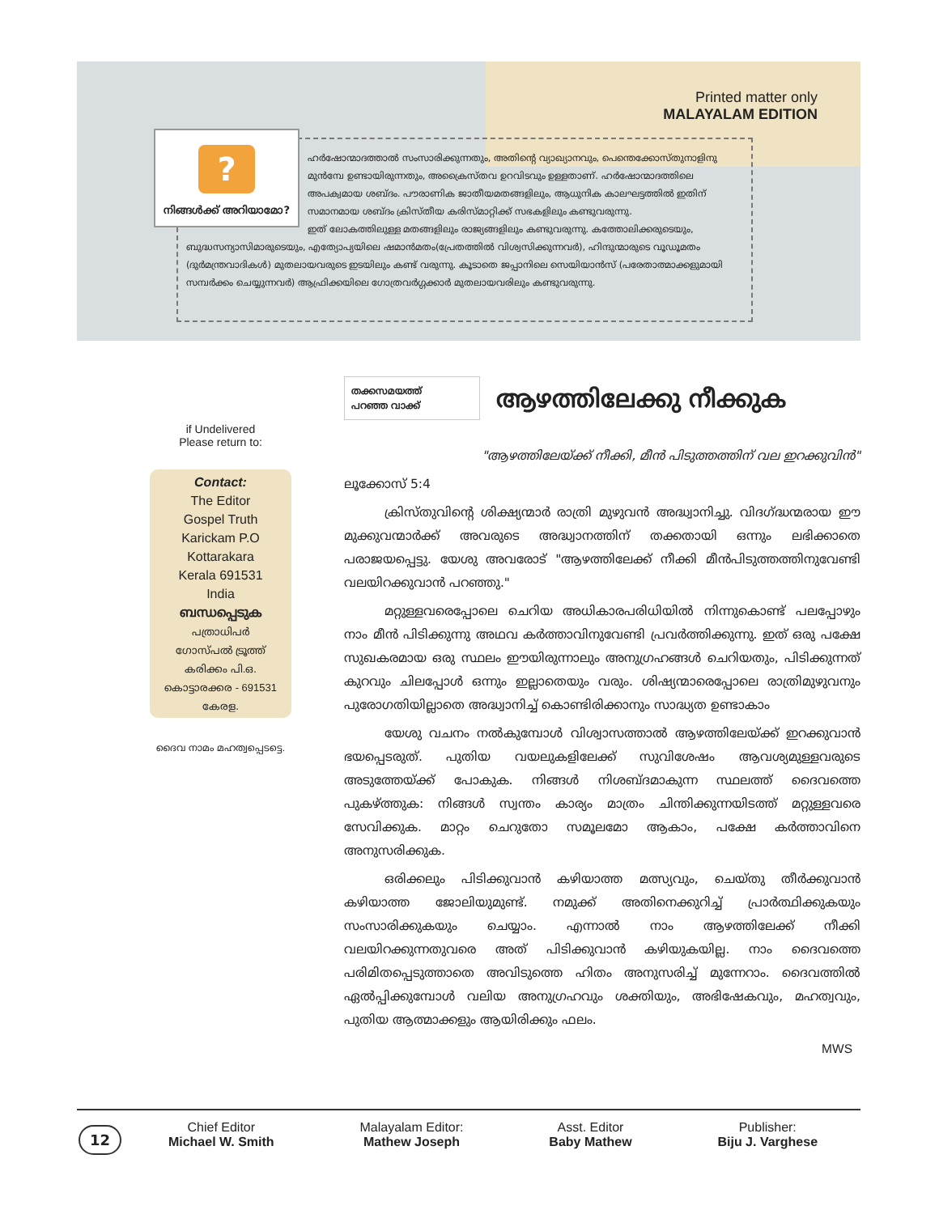Printed matter only
MALAYALAM EDITION
?
നിങ്ങൾക്ക് അറിയാമോ?
ഹർഷോന്മാദത്താൽ സംസാരിക്കുന്നതും, അതിന്റെ വ്യാഖ്യാനവും, പെന്തെക്കോസ്തുനാളിനു മുൻമ്പേ ഉണ്ടായിരുന്നതും, അക്രൈസ്തവ ഉറവിടവും ഉള്ളതാണ്. ഹർഷോന്മാദത്തിലെ അപക്വമായ ശബ്ദം. പൗരാണിക ജാതീയമതങ്ങളിലും, ആധുനിക കാലഘട്ടത്തിൽ ഇതിന് സമാനമായ ശബ്ദം ക്രിസ്തീയ കരിസ്മാറ്റിക്ക് സഭകളിലും കണ്ടുവരുന്നു.
ഇത് ലോകത്തിലുള്ള മതങ്ങളിലും രാജ്യങ്ങളിലും കണ്ടുവരുന്നു. കത്തോലിക്കരുടെയും, ബുദ്ധസന്യാസിമാരുടെയും, എത്യോപ്യയിലെ ഷമാൻമതം(പ്രേതത്തിൽ വിശ്വസിക്കുന്നവർ), ഹിന്ദുന്മാരുടെ വൂഡൂമതം (ദുർമന്ത്രവാദികൾ) മുതലായവരുടെ ഇടയിലും കണ്ട് വരുന്നു. കൂടാതെ ജപ്പാനിലെ സെയിയാൻസ് (പരേതാത്മാക്കളുമായി സമ്പർക്കം ചെയ്യുന്നവർ) ആഫ്രിക്കയിലെ ഗോത്രവർഗ്ഗക്കാർ മുതലായവരിലും കണ്ടുവരുന്നു.
if Undelivered
Please return to:
Contact:
The Editor
Gospel Truth
Karickam P.O
Kottarakara
Kerala 691531
India
ബന്ധപ്പെടുക
പത്രാധിപർ
ഗോസ്പൽ ട്രൂത്ത്
കരിക്കം പി.ഒ.
കൊട്ടാരക്കര - 691531
കേരള.
ദൈവ നാമം മഹത്വപ്പെടട്ടെ.
തക്കസമയത്ത്
പറഞ്ഞ വാക്ക് ആഴത്തിലേക്കു നീക്കുക
"ആഴത്തിലേയ്ക്ക് നീക്കി, മീൻ പിടുത്തത്തിന് വല ഇറക്കുവിൻ"
ലൂക്കോസ് 5:4
ക്രിസ്തുവിന്റെ ശിക്ഷ്യന്മാർ രാത്രി മുഴുവൻ അദ്ധ്വാനിച്ചു. വിദഗ്ദ്ധന്മരായ ഈ മുക്കുവന്മാർക്ക് അവരുടെ അദ്ധ്വാനത്തിന് തക്കതായി ഒന്നും ലഭിക്കാതെ പരാജയപ്പെട്ടു. യേശു അവരോട് "ആഴത്തിലേക്ക് നീക്കി മീൻപിടുത്തത്തിനുവേണ്ടി വലയിറക്കുവാൻ പറഞ്ഞു."
മറ്റുള്ളവരെപ്പോലെ ചെറിയ അധികാരപരിധിയിൽ നിന്നുകൊണ്ട് പലപ്പോഴും നാം മീൻ പിടിക്കുന്നു അഥവ കർത്താവിനുവേണ്ടി പ്രവർത്തിക്കുന്നു. ഇത് ഒരു പക്ഷേ സുഖകരമായ ഒരു സ്ഥലം ഈയിരുന്നാലും അനുഗ്രഹങ്ങൾ ചെറിയതും, പിടിക്കുന്നത് കുറവും ചിലപ്പോൾ ഒന്നും ഇല്ലാതെയും വരും. ശിഷ്യന്മാരെപ്പോലെ രാത്രിമുഴുവനും പുരോഗതിയില്ലാതെ അദ്ധ്വാനിച്ച് കൊണ്ടിരിക്കാനും സാദ്ധ്യത ഉണ്ടാകാം
യേശു വചനം നൽകുമ്പോൾ വിശ്വാസത്താൽ ആഴത്തിലേയ്ക്ക് ഇറക്കുവാൻ ഭയപ്പെടരുത്. പുതിയ വയലുകളിലേക്ക് സുവിശേഷം ആവശ്യമുള്ളവരുടെ അടുത്തേയ്ക്ക് പോകുക. നിങ്ങൾ നിശബ്ദമാകുന്ന സ്ഥലത്ത് ദൈവത്തെ പുകഴ്ത്തുക: നിങ്ങൾ സ്വന്തം കാര്യം മാത്രം ചിന്തിക്കുന്നയിടത്ത് മറ്റുള്ളവരെ സേവിക്കുക. മാറ്റം ചെറുതോ സമൂലമോ ആകാം, പക്ഷേ കർത്താവിനെ അനുസരിക്കുക.
ഒരിക്കലും പിടിക്കുവാൻ കഴിയാത്ത മത്സ്യവും, ചെയ്തു തീർക്കുവാൻ കഴിയാത്ത ജോലിയുമുണ്ട്. നമുക്ക് അതിനെക്കുറിച്ച് പ്രാർത്ഥിക്കുകയും സംസാരിക്കുകയും ചെയ്യാം. എന്നാൽ നാം ആഴത്തിലേക്ക് നീക്കി വലയിറക്കുന്നതുവരെ അത് പിടിക്കുവാൻ കഴിയുകയില്ല. നാം ദൈവത്തെ പരിമിതപ്പെടുത്താതെ അവിടുത്തെ ഹിതം അനുസരിച്ച് മുന്നേറാം. ദൈവത്തിൽ ഏൽപ്പിക്കുമ്പോൾ വലിയ അനുഗ്രഹവും ശക്തിയും, അഭിഷേകവും, മഹത്വവും, പുതിയ ആത്മാക്കളും ആയിരിക്കും ഫലം.
MWS
12
Chief Editor
Michael W. Smith
Malayalam Editor:
Mathew Joseph
Asst. Editor
Baby Mathew
Publisher:
Biju J. Varghese